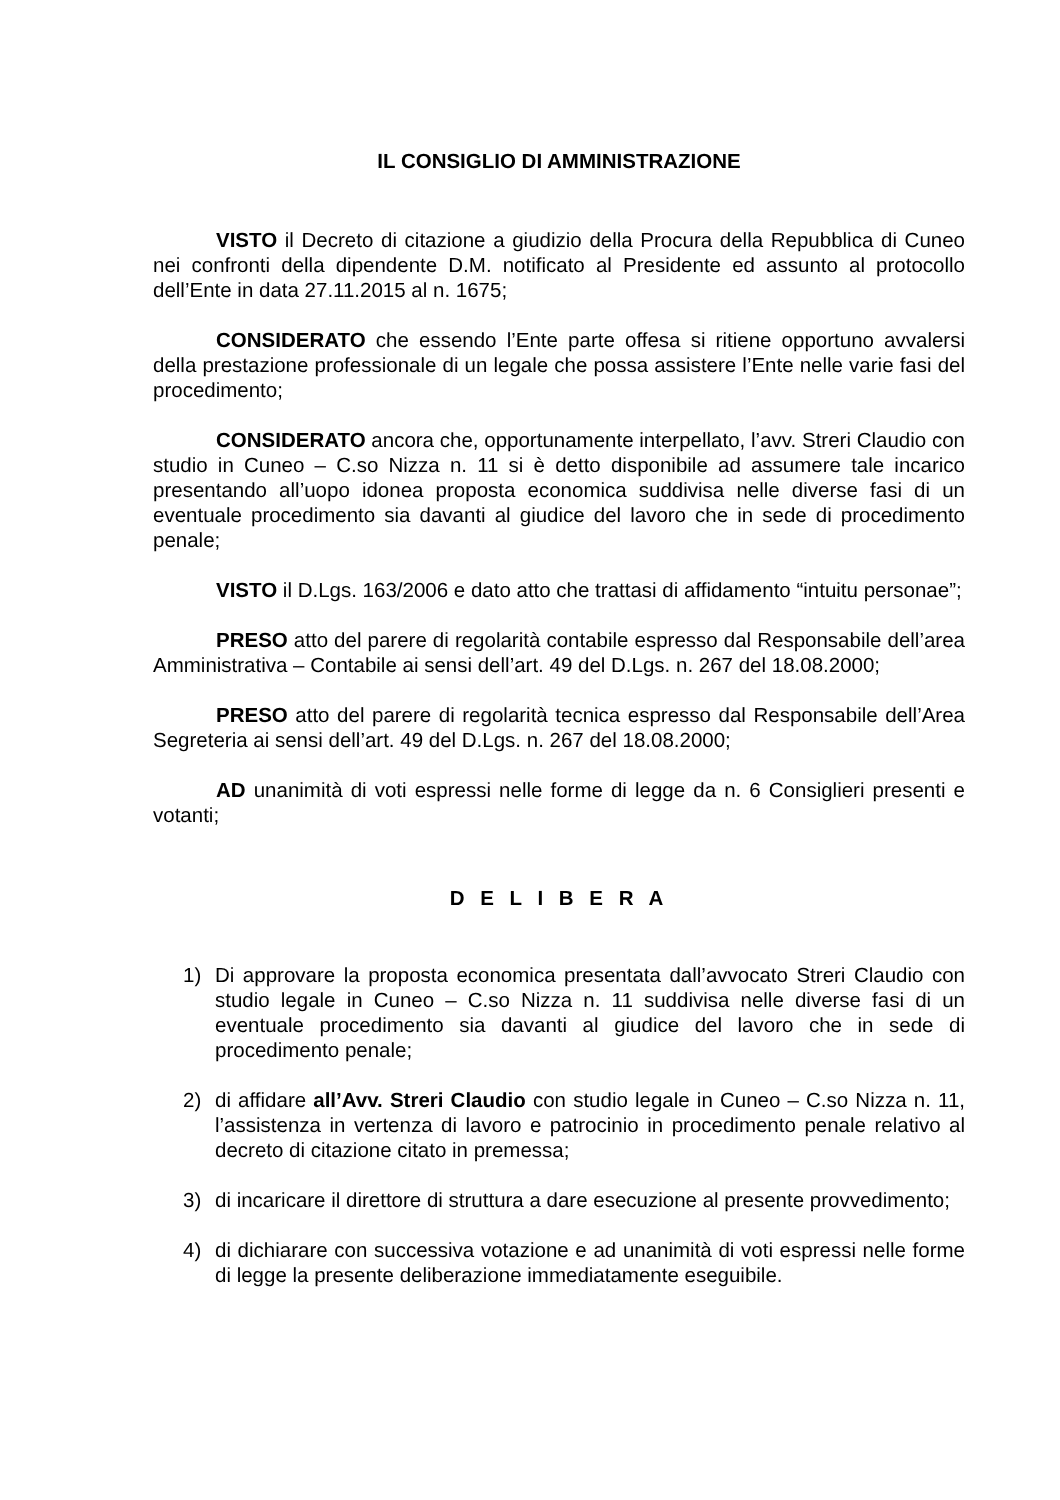IL CONSIGLIO DI AMMINISTRAZIONE
VISTO il Decreto di citazione a giudizio della Procura della Repubblica di Cuneo nei confronti della dipendente D.M. notificato al Presidente ed assunto al protocollo dell’Ente in data 27.11.2015 al n. 1675;
CONSIDERATO che essendo l’Ente parte offesa si ritiene opportuno avvalersi della prestazione professionale di un legale che possa assistere l’Ente nelle varie fasi del procedimento;
CONSIDERATO ancora che, opportunamente interpellato, l’avv. Streri Claudio con studio in Cuneo – C.so Nizza n. 11 si è detto disponibile ad assumere tale incarico presentando all’uopo idonea proposta economica suddivisa nelle diverse fasi di un eventuale procedimento sia davanti al giudice del lavoro che in sede di procedimento penale;
VISTO il D.Lgs. 163/2006 e dato atto che trattasi di affidamento “intuitu personae”;
PRESO atto del parere di regolarità contabile espresso dal Responsabile dell’area Amministrativa – Contabile ai sensi dell’art. 49 del D.Lgs. n. 267 del 18.08.2000;
PRESO atto del parere di regolarità tecnica espresso dal Responsabile dell’Area Segreteria ai sensi dell’art. 49 del D.Lgs. n. 267 del 18.08.2000;
AD unanimità di voti espressi nelle forme di legge da n. 6 Consiglieri presenti e votanti;
D E L I B E R A
1) Di approvare la proposta economica presentata dall’avvocato Streri Claudio con studio legale in Cuneo – C.so Nizza n. 11 suddivisa nelle diverse fasi di un eventuale procedimento sia davanti al giudice del lavoro che in sede di procedimento penale;
2) di affidare all’Avv. Streri Claudio con studio legale in Cuneo – C.so Nizza n. 11, l’assistenza in vertenza di lavoro e patrocinio in procedimento penale relativo al decreto di citazione citato in premessa;
3) di incaricare il direttore di struttura a dare esecuzione al presente provvedimento;
4) di dichiarare con successiva votazione e ad unanimità di voti espressi nelle forme di legge la presente deliberazione immediatamente eseguibile.